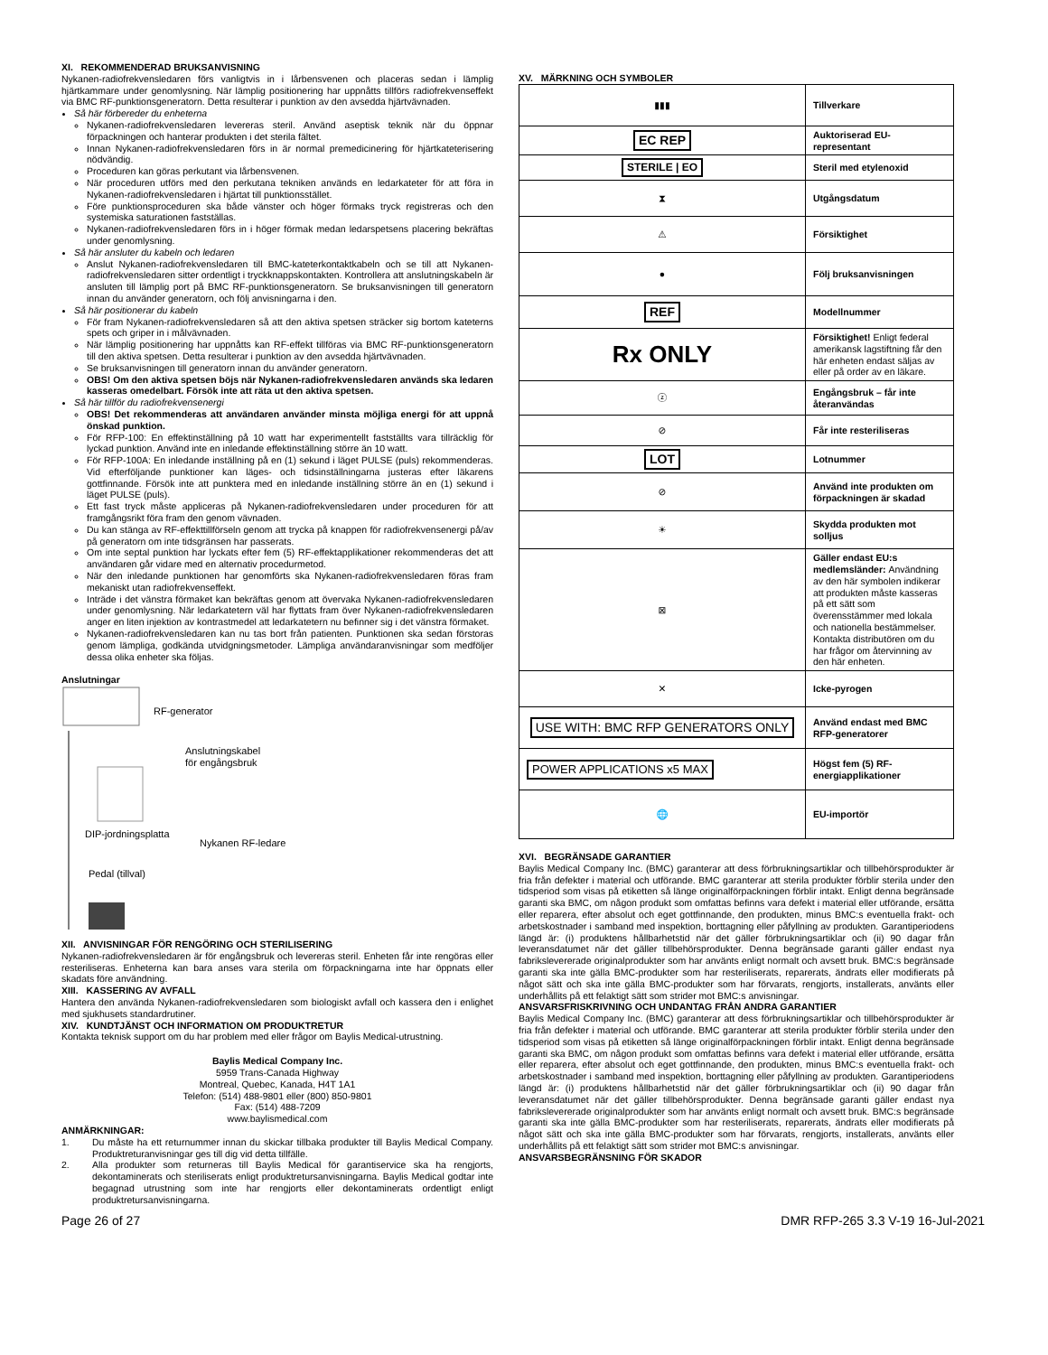XI. REKOMMENDERAD BRUKSANVISNING
Nykanen-radiofrekvensledaren förs vanligtvis in i lårbensvenen och placeras sedan i lämplig hjärtkammare under genomlysning. När lämplig positionering har uppnåtts tillförs radiofrekvenseffekt via BMC RF-punktionsgeneratorn. Detta resulterar i punktion av den avsedda hjärtvävnaden.
Så här förbereder du enheterna
Nykanen-radiofrekvensledaren levereras steril. Använd aseptisk teknik när du öppnar förpackningen och hanterar produkten i det sterila fältet.
Innan Nykanen-radiofrekvensledaren förs in är normal premedicinering för hjärtkateterisering nödvändig.
Proceduren kan göras perkutant via lårbensvenen.
När proceduren utförs med den perkutana tekniken används en ledarkateter för att föra in Nykanen-radiofrekvensledaren i hjärtat till punktionsstället.
Före punktionsproceduren ska både vänster och höger förmaks tryck registreras och den systemiska saturationen fastställas.
Nykanen-radiofrekvensledaren förs in i höger förmak medan ledarspetsens placering bekräftas under genomlysning.
Så här ansluter du kabeln och ledaren
Anslut Nykanen-radiofrekvensledaren till BMC-kateterkontaktkabeln och se till att Nykanen-radiofrekvensledaren sitter ordentligt i tryckknappskontakten. Kontrollera att anslutningskabeln är ansluten till lämplig port på BMC RF-punktionsgeneratorn. Se bruksanvisningen till generatorn innan du använder generatorn, och följ anvisningarna i den.
Så här positionerar du kabeln
För fram Nykanen-radiofrekvensledaren så att den aktiva spetsen sträcker sig bortom kateterns spets och griper in i målvävnaden.
När lämplig positionering har uppnåtts kan RF-effekt tillföras via BMC RF-punktionsgeneratorn till den aktiva spetsen. Detta resulterar i punktion av den avsedda hjärtvävnaden.
Se bruksanvisningen till generatorn innan du använder generatorn.
OBS! Om den aktiva spetsen böjs när Nykanen-radiofrekvensledaren används ska ledaren kasseras omedelbart. Försök inte att räta ut den aktiva spetsen.
Så här tillför du radiofrekvensenergi
OBS! Det rekommenderas att användaren använder minsta möjliga energi för att uppnå önskad punktion.
För RFP-100: En effektinställning på 10 watt har experimentellt fastställts vara tillräcklig för lyckad punktion. Använd inte en inledande effektinställning större än 10 watt.
För RFP-100A: En inledande inställning på en (1) sekund i läget PULSE (puls) rekommenderas. Vid efterföljande punktioner kan läges- och tidsinställningarna justeras efter läkarens gottfinnande. Försök inte att punktera med en inledande inställning större än en (1) sekund i läget PULSE (puls).
Ett fast tryck måste appliceras på Nykanen-radiofrekvensledaren under proceduren för att framgångsrikt föra fram den genom vävnaden.
Du kan stänga av RF-effekttillförseln genom att trycka på knappen för radiofrekvensenergi på/av på generatorn om inte tidsgränsen har passerats.
Om inte septal punktion har lyckats efter fem (5) RF-effektapplikationer rekommenderas det att användaren går vidare med en alternativ procedurmetod.
När den inledande punktionen har genomförts ska Nykanen-radiofrekvensledaren föras fram mekaniskt utan radiofrekvenseffekt.
Inträde i det vänstra förmaket kan bekräftas genom att övervaka Nykanen-radiofrekvensledaren under genomlysning. När ledarkatetern väl har flyttats fram över Nykanen-radiofrekvensledaren anger en liten injektion av kontrastmedel att ledarkatetern nu befinner sig i det vänstra förmaket.
Nykanen-radiofrekvensledaren kan nu tas bort från patienten. Punktionen ska sedan förstoras genom lämpliga, godkända utvidgningsmetoder. Lämpliga användaranvisningar som medföljer dessa olika enheter ska följas.
Anslutningar
RF-generator
Anslutningskabel
för engångsbruk
DIP-jordningsplatta
Nykanen RF-ledare
Pedal (tillval)
XII. ANVISNINGAR FÖR RENGÖRING OCH STERILISERING
Nykanen-radiofrekvensledaren är för engångsbruk och levereras steril. Enheten får inte rengöras eller resteriliseras. Enheterna kan bara anses vara sterila om förpackningarna inte har öppnats eller skadats före användning.
XIII. KASSERING AV AVFALL
Hantera den använda Nykanen-radiofrekvensledaren som biologiskt avfall och kassera den i enlighet med sjukhusets standardrutiner.
XIV. KUNDTJÄNST OCH INFORMATION OM PRODUKTRETUR
Kontakta teknisk support om du har problem med eller frågor om Baylis Medical-utrustning.
Baylis Medical Company Inc.
5959 Trans-Canada Highway
Montreal, Quebec, Kanada, H4T 1A1
Telefon: (514) 488-9801 eller (800) 850-9801
Fax: (514) 488-7209
www.baylismedical.com
ANMÄRKNINGAR:
1. Du måste ha ett returnummer innan du skickar tillbaka produkter till Baylis Medical Company. Produktreturanvisningar ges till dig vid detta tillfälle.
2. Alla produkter som returneras till Baylis Medical för garantiservice ska ha rengjorts, dekontaminerats och steriliserats enligt produktretursanvisningarna. Baylis Medical godtar inte begagnad utrustning som inte har rengjorts eller dekontaminerats ordentligt enligt produktretursanvisningarna.
XV. MÄRKNING OCH SYMBOLER
| ▮▮▮ | Tillverkare |
| EC REP | Auktoriserad EU-representant |
| STERILE / EO | Steril med etylenoxid |
| ⧗ | Utgångsdatum |
| ⚠ | Försiktighet |
| ● | Följ bruksanvisningen |
| REF | Modellnummer |
| Rx ONLY | Försiktighet! Enligt federal amerikansk lagstiftning får den här enheten endast säljas av eller på order av en läkare. |
| ⓩ | Engångsbruk – får inte återanvändas |
| ⊘ | Får inte resteriliseras |
| LOT | Lotnummer |
| ⊘ | Använd inte produkten om förpackningen är skadad |
| ☀ | Skydda produkten mot solljus |
| ⊠ | Gäller endast EU:s medlemsländer: Användning av den här symbolen indikerar att produkten måste kasseras på ett sätt som överensstämmer med lokala och nationella bestämmelser. Kontakta distributören om du har frågor om återvinning av den här enheten. |
| ✕ | Icke-pyrogen |
| USE WITH: BMC RFP GENERATORS ONLY | Använd endast med BMC RFP-generatorer |
| POWER APPLICATIONS x5 MAX | Högst fem (5) RF-energiapplikationer |
| 🌐 | EU-importör |
XVI. BEGRÄNSADE GARANTIER
Baylis Medical Company Inc. (BMC) garanterar att dess förbrukningsartiklar och tillbehörsprodukter är fria från defekter i material och utförande. BMC garanterar att sterila produkter förblir sterila under den tidsperiod som visas på etiketten så länge originalförpackningen förblir intakt. Enligt denna begränsade garanti ska BMC, om någon produkt som omfattas befinns vara defekt i material eller utförande, ersätta eller reparera, efter absolut och eget gottfinnande, den produkten, minus BMC:s eventuella frakt- och arbetskostnader i samband med inspektion, borttagning eller påfyllning av produkten. Garantiperiodens längd är: (i) produktens hållbarhetstid när det gäller förbrukningsartiklar och (ii) 90 dagar från leveransdatumet när det gäller tillbehörsprodukter. Denna begränsade garanti gäller endast nya fabrikslevererade originalprodukter som har använts enligt normalt och avsett bruk. BMC:s begränsade garanti ska inte gälla BMC-produkter som har resteriliserats, reparerats, ändrats eller modifierats på något sätt och ska inte gälla BMC-produkter som har förvarats, rengjorts, installerats, använts eller underhållits på ett felaktigt sätt som strider mot BMC:s anvisningar.
ANSVARSFRISKRIVNING OCH UNDANTAG FRÅN ANDRA GARANTIER
Baylis Medical Company Inc. (BMC) garanterar att dess förbrukningsartiklar och tillbehörsprodukter är fria från defekter i material och utförande. BMC garanterar att sterila produkter förblir sterila under den tidsperiod som visas på etiketten så länge originalförpackningen förblir intakt. Enligt denna begränsade garanti ska BMC, om någon produkt som omfattas befinns vara defekt i material eller utförande, ersätta eller reparera, efter absolut och eget gottfinnande, den produkten, minus BMC:s eventuella frakt- och arbetskostnader i samband med inspektion, borttagning eller påfyllning av produkten. Garantiperiodens längd är: (i) produktens hållbarhetstid när det gäller förbrukningsartiklar och (ii) 90 dagar från leveransdatumet när det gäller tillbehörsprodukter. Denna begränsade garanti gäller endast nya fabrikslevererade originalprodukter som har använts enligt normalt och avsett bruk. BMC:s begränsade garanti ska inte gälla BMC-produkter som har resteriliserats, reparerats, ändrats eller modifierats på något sätt och ska inte gälla BMC-produkter som har förvarats, rengjorts, installerats, använts eller underhållits på ett felaktigt sätt som strider mot BMC:s anvisningar.
ANSVARSBEGRÄNSNING FÖR SKADOR
Page 26 of 27 DMR RFP-265 3.3 V-19 16-Jul-2021